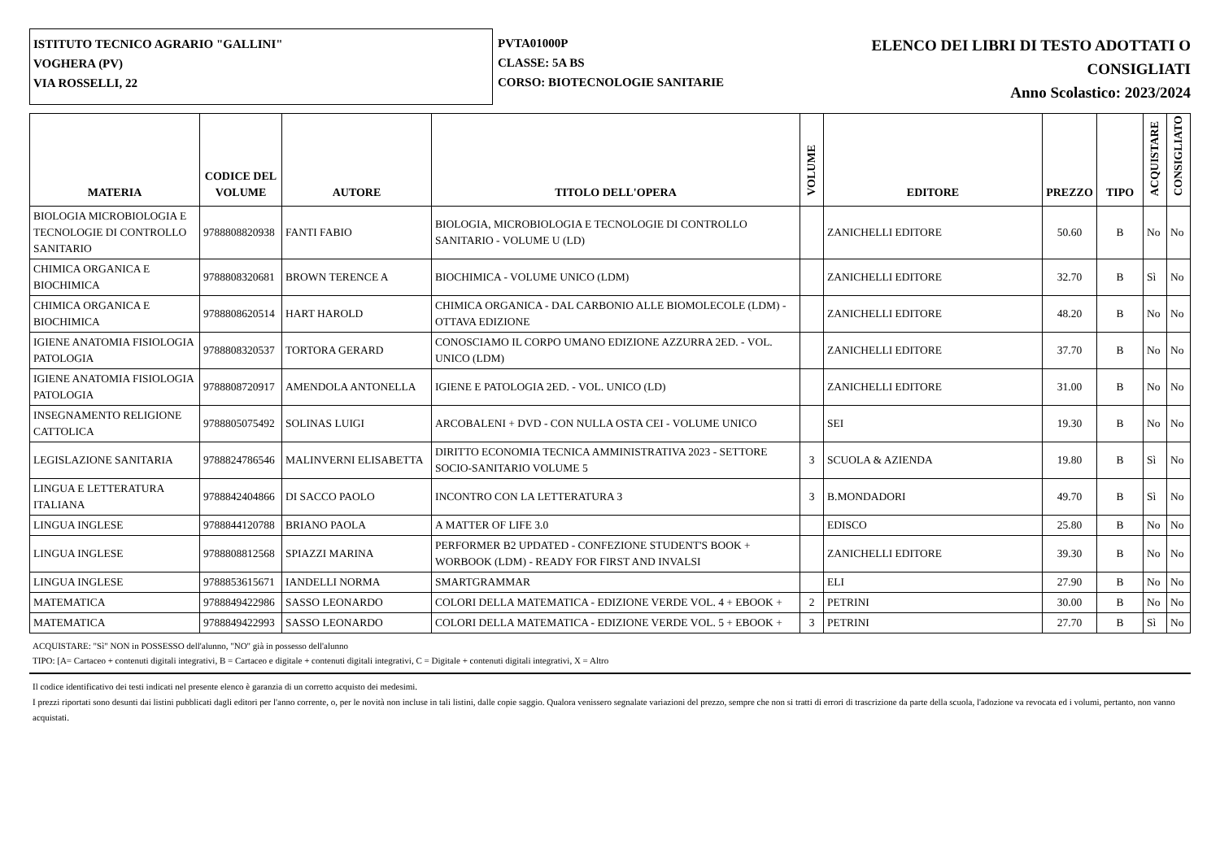ISTITUTO TECNICO AGRARIO "GALLINI"
VOGHERA (PV)
VIA ROSSELLI, 22
PVTA01000P
CLASSE: 5A BS
CORSO: BIOTECNOLOGIE SANITARIE
ELENCO DEI LIBRI DI TESTO ADOTTATI O
CONSIGLIATI
Anno Scolastico: 2023/2024
| MATERIA | CODICE DEL VOLUME | AUTORE | TITOLO DELL'OPERA | VOLUME | EDITORE | PREZZO | TIPO | ACQUISTARE | CONSIGLIATO |
| --- | --- | --- | --- | --- | --- | --- | --- | --- | --- |
| BIOLOGIA MICROBIOLOGIA E TECNOLOGIE DI CONTROLLO SANITARIO | 9788808820938 | FANTI FABIO | BIOLOGIA, MICROBIOLOGIA E TECNOLOGIE DI CONTROLLO SANITARIO - VOLUME U (LD) | | ZANICHELLI EDITORE | 50.60 | B | No | No |
| CHIMICA ORGANICA E BIOCHIMICA | 9788808320681 | BROWN TERENCE A | BIOCHIMICA - VOLUME UNICO (LDM) | | ZANICHELLI EDITORE | 32.70 | B | Sì | No |
| CHIMICA ORGANICA E BIOCHIMICA | 9788808620514 | HART HAROLD | CHIMICA ORGANICA - DAL CARBONIO ALLE BIOMOLECOLE (LDM) - OTTAVA EDIZIONE | | ZANICHELLI EDITORE | 48.20 | B | No | No |
| IGIENE ANATOMIA FISIOLOGIA PATOLOGIA | 9788808320537 | TORTORA GERARD | CONOSCIAMO IL CORPO UMANO EDIZIONE AZZURRA 2ED. - VOL. UNICO (LDM) | | ZANICHELLI EDITORE | 37.70 | B | No | No |
| IGIENE ANATOMIA FISIOLOGIA PATOLOGIA | 9788808720917 | AMENDOLA ANTONELLA | IGIENE E PATOLOGIA 2ED. - VOL. UNICO (LD) | | ZANICHELLI EDITORE | 31.00 | B | No | No |
| INSEGNAMENTO RELIGIONE CATTOLICA | 9788805075492 | SOLINAS LUIGI | ARCOBALENI + DVD - CON NULLA OSTA CEI - VOLUME UNICO | | SEI | 19.30 | B | No | No |
| LEGISLAZIONE SANITARIA | 9788824786546 | MALINVERNI ELISABETTA | DIRITTO ECONOMIA TECNICA AMMINISTRATIVA 2023 - SETTORE SOCIO-SANITARIO VOLUME 5 | 3 | SCUOLA & AZIENDA | 19.80 | B | Sì | No |
| LINGUA E LETTERATURA ITALIANA | 9788842404866 | DI SACCO PAOLO | INCONTRO CON LA LETTERATURA 3 | 3 | B.MONDADORI | 49.70 | B | Sì | No |
| LINGUA INGLESE | 9788844120788 | BRIANO PAOLA | A MATTER OF LIFE 3.0 | | EDISCO | 25.80 | B | No | No |
| LINGUA INGLESE | 9788808812568 | SPIAZZI MARINA | PERFORMER B2 UPDATED - CONFEZIONE STUDENT'S BOOK + WORBOOK (LDM) - READY FOR FIRST AND INVALSI | | ZANICHELLI EDITORE | 39.30 | B | No | No |
| LINGUA INGLESE | 9788853615671 | IANDELLI NORMA | SMARTGRAMMAR | | ELI | 27.90 | B | No | No |
| MATEMATICA | 9788849422986 | SASSO LEONARDO | COLORI DELLA MATEMATICA - EDIZIONE VERDE VOL. 4 + EBOOK + | 2 | PETRINI | 30.00 | B | No | No |
| MATEMATICA | 9788849422993 | SASSO LEONARDO | COLORI DELLA MATEMATICA - EDIZIONE VERDE VOL. 5 + EBOOK + | 3 | PETRINI | 27.70 | B | Sì | No |
ACQUISTARE: "Sì" NON in POSSESSO dell'alunno, "NO" già in possesso dell'alunno
TIPO: [A= Cartaceo + contenuti digitali integrativi, B = Cartaceo e digitale + contenuti digitali integrativi, C = Digitale + contenuti digitali integrativi, X = Altro
Il codice identificativo dei testi indicati nel presente elenco è garanzia di un corretto acquisto dei medesimi.
I prezzi riportati sono desunti dai listini pubblicati dagli editori per l'anno corrente, o, per le novità non incluse in tali listini, dalle copie saggio. Qualora venissero segnalate variazioni del prezzo, sempre che non si tratti di errori di trascrizione da parte della scuola, l'adozione va revocata ed i volumi, pertanto, non vanno acquistati.